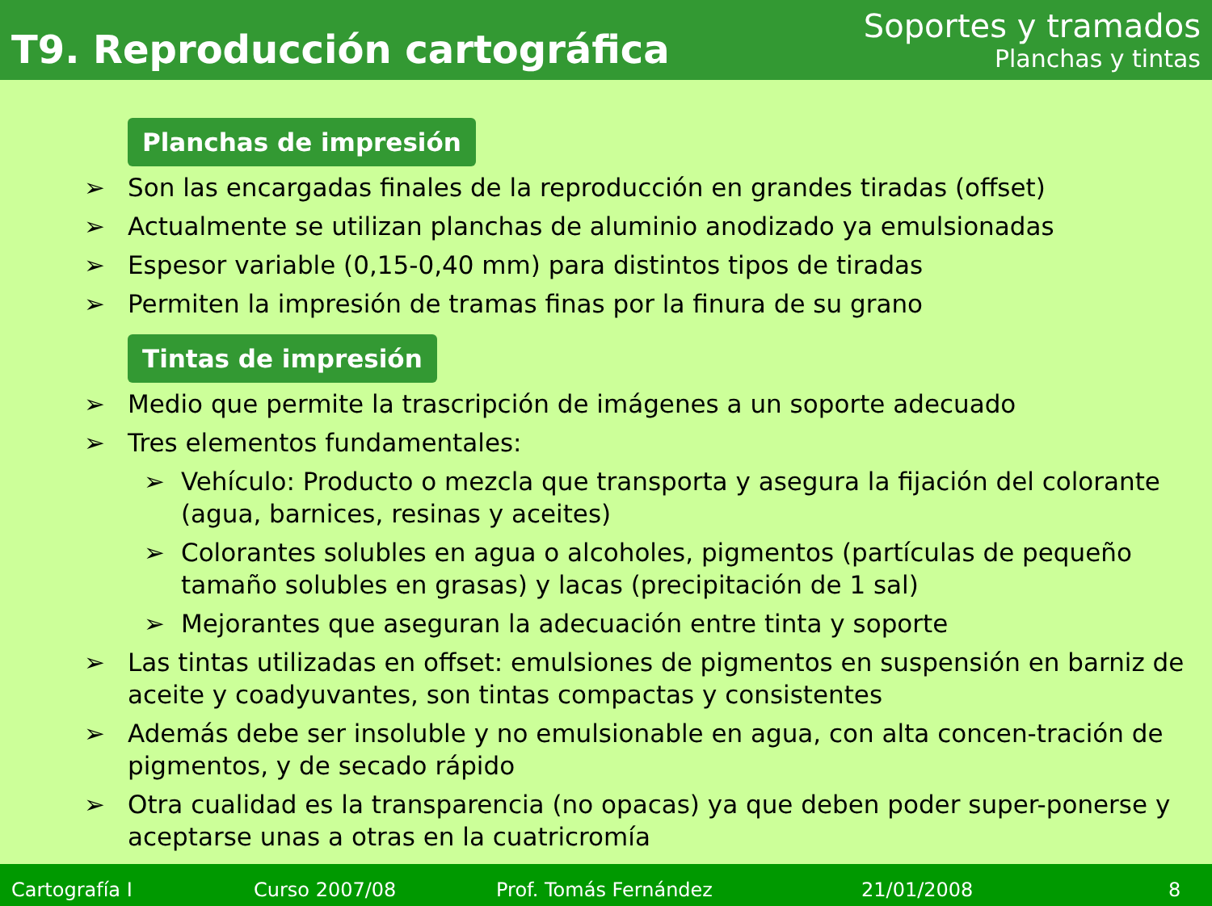T9. Reproducción cartográfica
Soportes y tramados
Planchas y tintas
Planchas de impresión
➢ Son las encargadas finales de la reproducción en grandes tiradas (offset)
➢ Actualmente se utilizan planchas de aluminio anodizado ya emulsionadas
➢ Espesor variable (0,15-0,40 mm) para distintos tipos de tiradas
➢ Permiten la impresión de tramas finas por la finura de su grano
Tintas de impresión
➢ Medio que permite la trascripción de imágenes a un soporte adecuado
➢ Tres elementos fundamentales:
➢ Vehículo: Producto o mezcla que transporta y asegura la fijación del colorante (agua, barnices, resinas y aceites)
➢ Colorantes solubles en agua o alcoholes, pigmentos (partículas de pequeño tamaño solubles en grasas) y lacas (precipitación de 1 sal)
➢ Mejorantes que aseguran la adecuación entre tinta y soporte
➢ Las tintas utilizadas en offset: emulsiones de pigmentos en suspensión en barniz de aceite y coadyuvantes, son tintas compactas y consistentes
➢ Además debe ser insoluble y no emulsionable en agua, con alta concen-tración de pigmentos, y de secado rápido
➢ Otra cualidad es la transparencia (no opacas) ya que deben poder super-ponerse y aceptarse unas a otras en la cuatricromía
Cartografía I Curso 2007/08 Prof. Tomás Fernández 21/01/2008 8